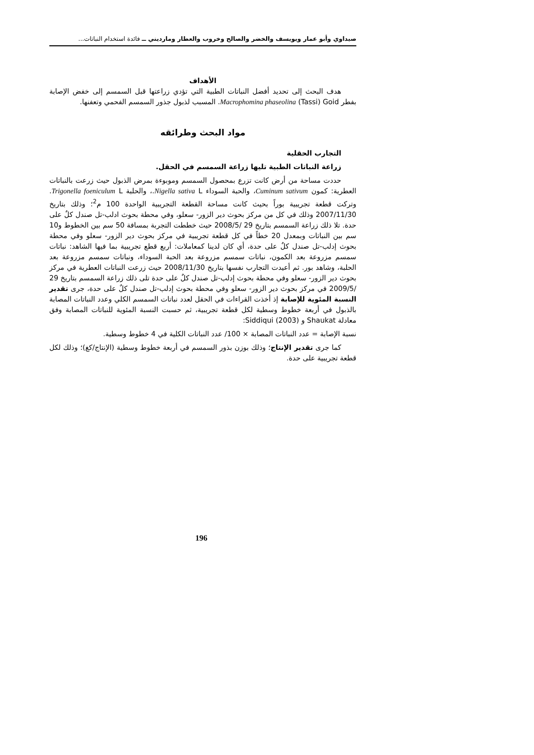صيداوي وأبو عمار ويويسف والخضر والصالح وخروب والعطار ومارديني ــ فائدة استخدام النباتات...
الأهداف
هدف البحث إلى تحديد أفضل النباتات الطبية التي تؤدي زراعتها قبل السمسم إلى خفض الإصابة بفطر Macrophomina phaseolina (Tassi) Goid. المسبب لذبول جذور السمسم الفحمي وتعفنها.
مواد البحث وطرائقه
التجارب الحقلية
زراعة النباتات الطبية تليها زراعة السمسم في الحقل.
حددت مساحة من أرض كانت تزرع بمحصول السمسم وموبوءة بمرض الذبول حيث زرعت بالنباتات العطرية: كمون Cuminum sativum، والحبة السوداء Nigella sativa L.، والحلبة Trigonella foeniculum L. وتركت قطعة تجريبية بوراً بحيث كانت مساحة القطعة التجريبية الواحدة 100 م<sup>2</sup>؛ وذلك بتاريخ 2007/11/30 وذلك في كل من مركز بحوث دير الزور- سعلو، وفي محطة بحوث ادلب-تل صندل كلٌ على حدة. تلا ذلك زراعة السمسم بتاريخ 29 /2008/5 حيث خططت التجربة بمسافة 50 سم بين الخطوط و10 سم بين النباتات وبمعدل 20 خطاً في كل قطعة تجريبية في مركز بحوث دير الزور- سعلو وفي محطة بحوث إدلب-تل صندل كلٌ على حدة، أي كان لدينا كمعاملات: أربع قطع تجريبية بما فيها الشاهد: نباتات سمسم مزروعة بعد الكمون، نباتات سمسم مزروعة بعد الحبة السوداء، ونباتات سمسم مزروعة بعد الحلبة، وشاهد بور. ثم أعيدت التجارب نفسها بتاريخ 2008/11/30 حيث زرعت النباتات العطرية في مركز بحوث دير الزور- سعلو وفي محطة بحوث إدلب-تل صندل كلٌ على حدة تلى ذلك زراعة السمسم بتاريخ 29 /2009/5 في مركز بحوث دير الزور- سعلو وفي محطة بحوث إدلب-تل صندل كلٌ على حدة، جرى تقدير النسبة المئوية للإصابة إذ أخذت القراءات في الحقل لعدد نباتات السمسم الكلي وعدد النباتات المصابة بالذبول في أربعة خطوط وسطية لكل قطعة تجريبية، ثم حسبت النسبة المئوية للنباتات المصابة وفق معادلة Shaukat و Siddiqui (2003):
نسبة الإصابة = عدد النباتات المصابة × 100/ عدد النباتات الكلية في 4 خطوط وسطية.
كما جرى تقدير الإنتاج؛ وذلك بوزن بذور السمسم في أربعة خطوط وسطية (الإنتاج/كغ)؛ وذلك لكل قطعة تجريبية على حدة.
196